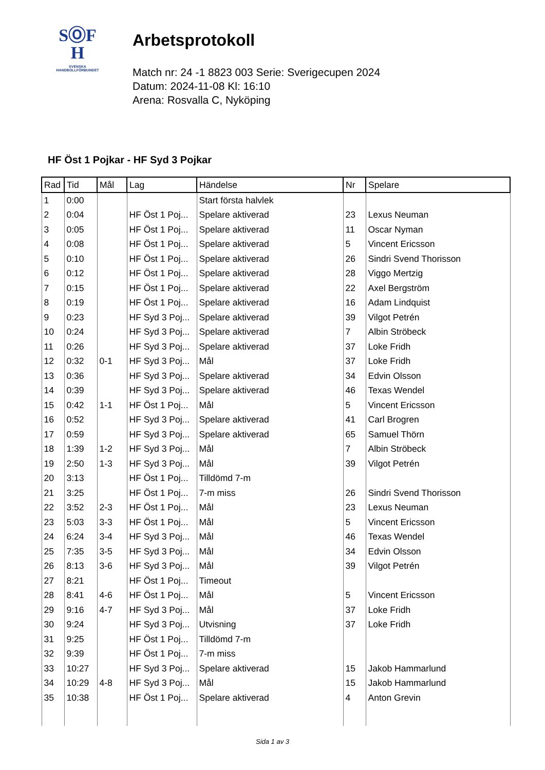SⓄF
H
SVENSKA
HANDBOLLFÖRBUNDET
Arbetsprotokoll
Match nr: 24 -1 8823 003 Serie: Sverigecupen 2024
Datum: 2024-11-08 Kl: 16:10
Arena: Rosvalla C, Nyköping
HF Öst 1 Pojkar - HF Syd 3 Pojkar
| Rad | Tid | Mål | Lag | Händelse | Nr | Spelare |
| --- | --- | --- | --- | --- | --- | --- |
| 1 | 0:00 | | | Start första halvlek | | |
| 2 | 0:04 | | HF Öst 1 Poj... | Spelare aktiverad | 23 | Lexus Neuman |
| 3 | 0:05 | | HF Öst 1 Poj... | Spelare aktiverad | 11 | Oscar Nyman |
| 4 | 0:08 | | HF Öst 1 Poj... | Spelare aktiverad | 5 | Vincent Ericsson |
| 5 | 0:10 | | HF Öst 1 Poj... | Spelare aktiverad | 26 | Sindri Svend Thorisson |
| 6 | 0:12 | | HF Öst 1 Poj... | Spelare aktiverad | 28 | Viggo Mertzig |
| 7 | 0:15 | | HF Öst 1 Poj... | Spelare aktiverad | 22 | Axel Bergström |
| 8 | 0:19 | | HF Öst 1 Poj... | Spelare aktiverad | 16 | Adam Lindquist |
| 9 | 0:23 | | HF Syd 3 Poj... | Spelare aktiverad | 39 | Vilgot Petrén |
| 10 | 0:24 | | HF Syd 3 Poj... | Spelare aktiverad | 7 | Albin Ströbeck |
| 11 | 0:26 | | HF Syd 3 Poj... | Spelare aktiverad | 37 | Loke Fridh |
| 12 | 0:32 | 0-1 | HF Syd 3 Poj... | Mål | 37 | Loke Fridh |
| 13 | 0:36 | | HF Syd 3 Poj... | Spelare aktiverad | 34 | Edvin Olsson |
| 14 | 0:39 | | HF Syd 3 Poj... | Spelare aktiverad | 46 | Texas Wendel |
| 15 | 0:42 | 1-1 | HF Öst 1 Poj... | Mål | 5 | Vincent Ericsson |
| 16 | 0:52 | | HF Syd 3 Poj... | Spelare aktiverad | 41 | Carl Brogren |
| 17 | 0:59 | | HF Syd 3 Poj... | Spelare aktiverad | 65 | Samuel Thörn |
| 18 | 1:39 | 1-2 | HF Syd 3 Poj... | Mål | 7 | Albin Ströbeck |
| 19 | 2:50 | 1-3 | HF Syd 3 Poj... | Mål | 39 | Vilgot Petrén |
| 20 | 3:13 | | HF Öst 1 Poj... | Tilldömd 7-m | | |
| 21 | 3:25 | | HF Öst 1 Poj... | 7-m miss | 26 | Sindri Svend Thorisson |
| 22 | 3:52 | 2-3 | HF Öst 1 Poj... | Mål | 23 | Lexus Neuman |
| 23 | 5:03 | 3-3 | HF Öst 1 Poj... | Mål | 5 | Vincent Ericsson |
| 24 | 6:24 | 3-4 | HF Syd 3 Poj... | Mål | 46 | Texas Wendel |
| 25 | 7:35 | 3-5 | HF Syd 3 Poj... | Mål | 34 | Edvin Olsson |
| 26 | 8:13 | 3-6 | HF Syd 3 Poj... | Mål | 39 | Vilgot Petrén |
| 27 | 8:21 | | HF Öst 1 Poj... | Timeout | | |
| 28 | 8:41 | 4-6 | HF Öst 1 Poj... | Mål | 5 | Vincent Ericsson |
| 29 | 9:16 | 4-7 | HF Syd 3 Poj... | Mål | 37 | Loke Fridh |
| 30 | 9:24 | | HF Syd 3 Poj... | Utvisning | 37 | Loke Fridh |
| 31 | 9:25 | | HF Öst 1 Poj... | Tilldömd 7-m | | |
| 32 | 9:39 | | HF Öst 1 Poj... | 7-m miss | | |
| 33 | 10:27 | | HF Syd 3 Poj... | Spelare aktiverad | 15 | Jakob Hammarlund |
| 34 | 10:29 | 4-8 | HF Syd 3 Poj... | Mål | 15 | Jakob Hammarlund |
| 35 | 10:38 | | HF Öst 1 Poj... | Spelare aktiverad | 4 | Anton Grevin |
Sida 1 av 3